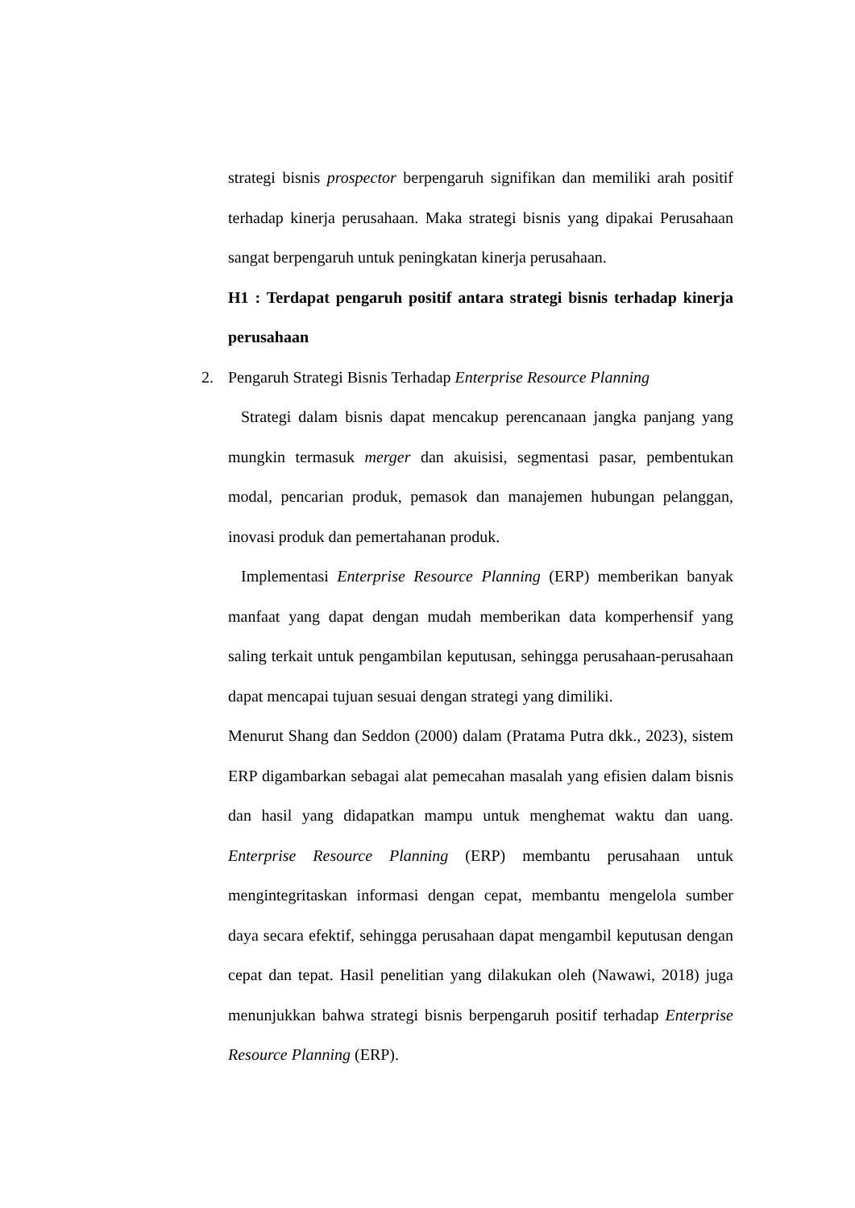strategi bisnis prospector berpengaruh signifikan dan memiliki arah positif terhadap kinerja perusahaan. Maka strategi bisnis yang dipakai Perusahaan sangat berpengaruh untuk peningkatan kinerja perusahaan.
H1 : Terdapat pengaruh positif antara strategi bisnis terhadap kinerja perusahaan
2. Pengaruh Strategi Bisnis Terhadap Enterprise Resource Planning
Strategi dalam bisnis dapat mencakup perencanaan jangka panjang yang mungkin termasuk merger dan akuisisi, segmentasi pasar, pembentukan modal, pencarian produk, pemasok dan manajemen hubungan pelanggan, inovasi produk dan pemertahanan produk.
Implementasi Enterprise Resource Planning (ERP) memberikan banyak manfaat yang dapat dengan mudah memberikan data komperhensif yang saling terkait untuk pengambilan keputusan, sehingga perusahaan-perusahaan dapat mencapai tujuan sesuai dengan strategi yang dimiliki.
Menurut Shang dan Seddon (2000) dalam (Pratama Putra dkk., 2023), sistem ERP digambarkan sebagai alat pemecahan masalah yang efisien dalam bisnis dan hasil yang didapatkan mampu untuk menghemat waktu dan uang. Enterprise Resource Planning (ERP) membantu perusahaan untuk mengintegritaskan informasi dengan cepat, membantu mengelola sumber daya secara efektif, sehingga perusahaan dapat mengambil keputusan dengan cepat dan tepat. Hasil penelitian yang dilakukan oleh (Nawawi, 2018) juga menunjukkan bahwa strategi bisnis berpengaruh positif terhadap Enterprise Resource Planning (ERP).